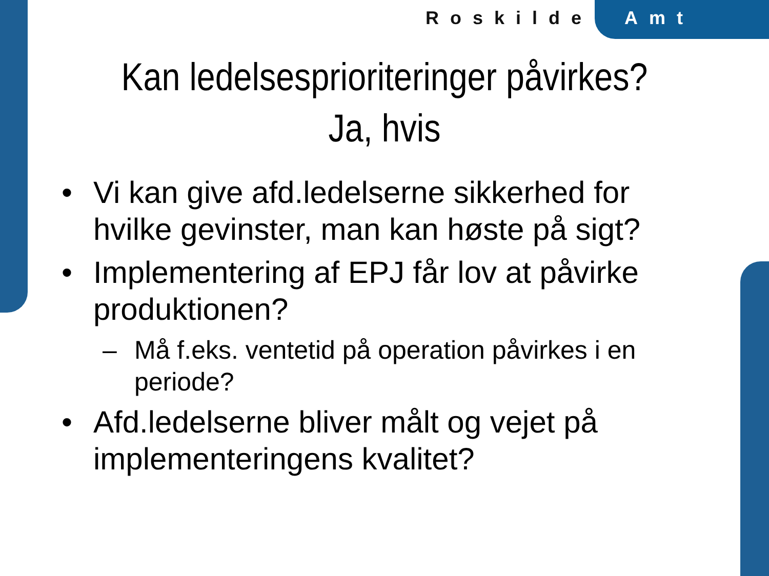Roskilde Amt
Kan ledelsesprioriteringer påvirkes?
Ja, hvis
• Vi kan give afd.ledelserne sikkerhed for hvilke gevinster, man kan høste på sigt?
• Implementering af EPJ får lov at påvirke produktionen?
– Må f.eks. ventetid på operation påvirkes i en periode?
• Afd.ledelserne bliver målt og vejet på implementeringens kvalitet?